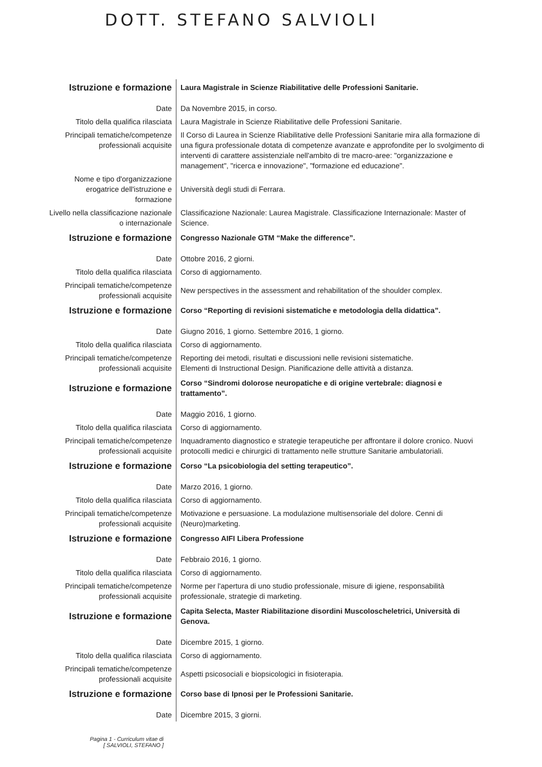DOTT. STEFANO SALVIOLI
| Istruzione e formazione | Laura Magistrale in Scienze Riabilitative delle Professioni Sanitarie. |
| Date | Da Novembre 2015, in corso. |
| Titolo della qualifica rilasciata | Laura Magistrale in Scienze Riabilitative delle Professioni Sanitarie. |
| Principali tematiche/competenze professionali acquisite | Il Corso di Laurea in Scienze Riabilitative delle Professioni Sanitarie mira alla formazione di una figura professionale dotata di competenze avanzate e approfondite per lo svolgimento di interventi di carattere assistenziale nell'ambito di tre macro-aree: "organizzazione e management", "ricerca e innovazione", "formazione ed educazione". |
| Nome e tipo d'organizzazione erogatrice dell'istruzione e formazione | Università degli studi di Ferrara. |
| Livello nella classificazione nazionale o internazionale | Classificazione Nazionale: Laurea Magistrale. Classificazione Internazionale: Master of Science. |
| Istruzione e formazione | Congresso Nazionale GTM “Make the difference”. |
| Date | Ottobre 2016, 2 giorni. |
| Titolo della qualifica rilasciata | Corso di aggiornamento. |
| Principali tematiche/competenze professionali acquisite | New perspectives in the assessment and rehabilitation of the shoulder complex. |
| Istruzione e formazione | Corso “Reporting di revisioni sistematiche e metodologia della didattica”. |
| Date | Giugno 2016, 1 giorno. Settembre 2016, 1 giorno. |
| Titolo della qualifica rilasciata | Corso di aggiornamento. |
| Principali tematiche/competenze professionali acquisite | Reporting dei metodi, risultati e discussioni nelle revisioni sistematiche. Elementi di Instructional Design. Pianificazione delle attività a distanza. |
| Istruzione e formazione | Corso “Sindromi dolorose neuropatiche e di origine vertebrale: diagnosi e trattamento”. |
| Date | Maggio 2016, 1 giorno. |
| Titolo della qualifica rilasciata | Corso di aggiornamento. |
| Principali tematiche/competenze professionali acquisite | Inquadramento diagnostico e strategie terapeutiche per affrontare il dolore cronico. Nuovi protocolli medici e chirurgici di trattamento nelle strutture Sanitarie ambulatoriali. |
| Istruzione e formazione | Corso “La psicobiologia del setting terapeutico”. |
| Date | Marzo 2016, 1 giorno. |
| Titolo della qualifica rilasciata | Corso di aggiornamento. |
| Principali tematiche/competenze professionali acquisite | Motivazione e persuasione. La modulazione multisensoriale del dolore. Cenni di (Neuro)marketing. |
| Istruzione e formazione | Congresso AIFI Libera Professione |
| Date | Febbraio 2016, 1 giorno. |
| Titolo della qualifica rilasciata | Corso di aggiornamento. |
| Principali tematiche/competenze professionali acquisite | Norme per l'apertura di uno studio professionale, misure di igiene, responsabilità professionale, strategie di marketing. |
| Istruzione e formazione | Capita Selecta, Master Riabilitazione disordini Muscoloscheletrici, Università di Genova. |
| Date | Dicembre 2015, 1 giorno. |
| Titolo della qualifica rilasciata | Corso di aggiornamento. |
| Principali tematiche/competenze professionali acquisite | Aspetti psicosociali e biopsicologici in fisioterapia. |
| Istruzione e formazione | Corso base di Ipnosi per le Professioni Sanitarie. |
| Date | Dicembre 2015, 3 giorni. |
Pagina 1 - Curriculum vitae di
[ SALVIOLI, STEFANO ]